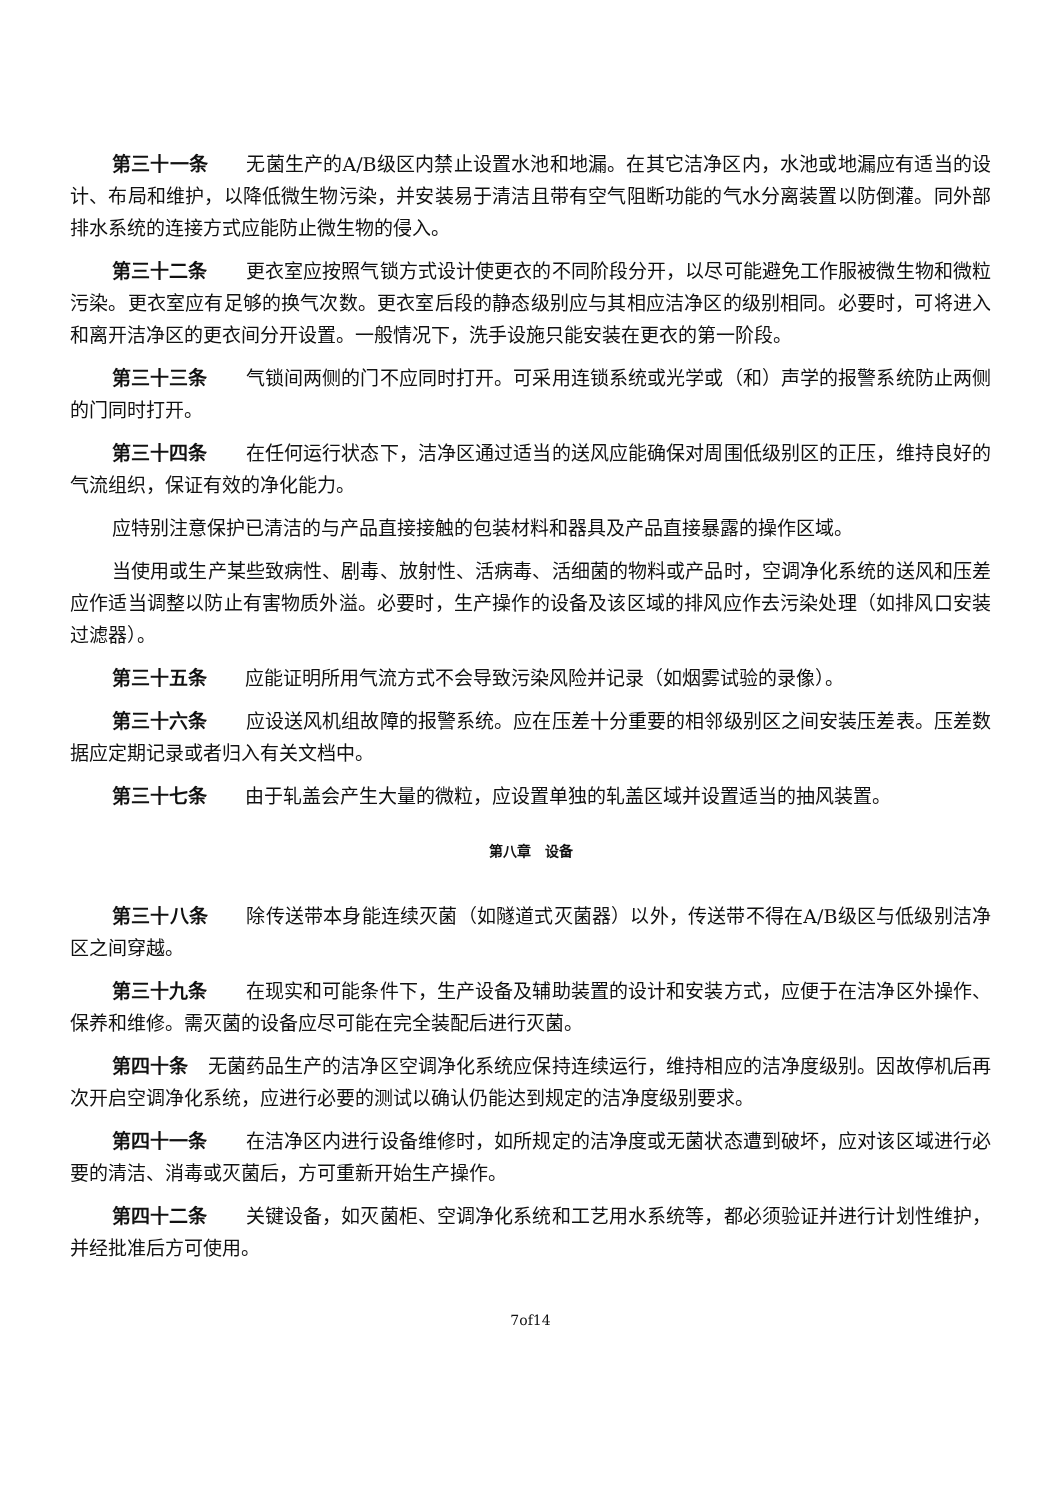第三十一条　　无菌生产的A/B级区内禁止设置水池和地漏。在其它洁净区内，水池或地漏应有适当的设计、布局和维护，以降低微生物污染，并安装易于清洁且带有空气阻断功能的气水分离装置以防倒灌。同外部排水系统的连接方式应能防止微生物的侵入。
第三十二条　　更衣室应按照气锁方式设计使更衣的不同阶段分开，以尽可能避免工作服被微生物和微粒污染。更衣室应有足够的换气次数。更衣室后段的静态级别应与其相应洁净区的级别相同。必要时，可将进入和离开洁净区的更衣间分开设置。一般情况下，洗手设施只能安装在更衣的第一阶段。
第三十三条　　气锁间两侧的门不应同时打开。可采用连锁系统或光学或（和）声学的报警系统防止两侧的门同时打开。
第三十四条　　在任何运行状态下，洁净区通过适当的送风应能确保对周围低级别区的正压，维持良好的气流组织，保证有效的净化能力。
应特别注意保护已清洁的与产品直接接触的包装材料和器具及产品直接暴露的操作区域。
当使用或生产某些致病性、剧毒、放射性、活病毒、活细菌的物料或产品时，空调净化系统的送风和压差应作适当调整以防止有害物质外溢。必要时，生产操作的设备及该区域的排风应作去污染处理（如排风口安装过滤器）。
第三十五条　　应能证明所用气流方式不会导致污染风险并记录（如烟雾试验的录像）。
第三十六条　　应设送风机组故障的报警系统。应在压差十分重要的相邻级别区之间安装压差表。压差数据应定期记录或者归入有关文档中。
第三十七条　　由于轧盖会产生大量的微粒，应设置单独的轧盖区域并设置适当的抽风装置。
第八章　设备
第三十八条　　除传送带本身能连续灭菌（如隧道式灭菌器）以外，传送带不得在A/B级区与低级别洁净区之间穿越。
第三十九条　　在现实和可能条件下，生产设备及辅助装置的设计和安装方式，应便于在洁净区外操作、保养和维修。需灭菌的设备应尽可能在完全装配后进行灭菌。
第四十条　无菌药品生产的洁净区空调净化系统应保持连续运行，维持相应的洁净度级别。因故停机后再次开启空调净化系统，应进行必要的测试以确认仍能达到规定的洁净度级别要求。
第四十一条　　在洁净区内进行设备维修时，如所规定的洁净度或无菌状态遭到破坏，应对该区域进行必要的清洁、消毒或灭菌后，方可重新开始生产操作。
第四十二条　　关键设备，如灭菌柜、空调净化系统和工艺用水系统等，都必须验证并进行计划性维护，并经批准后方可使用。
7of14